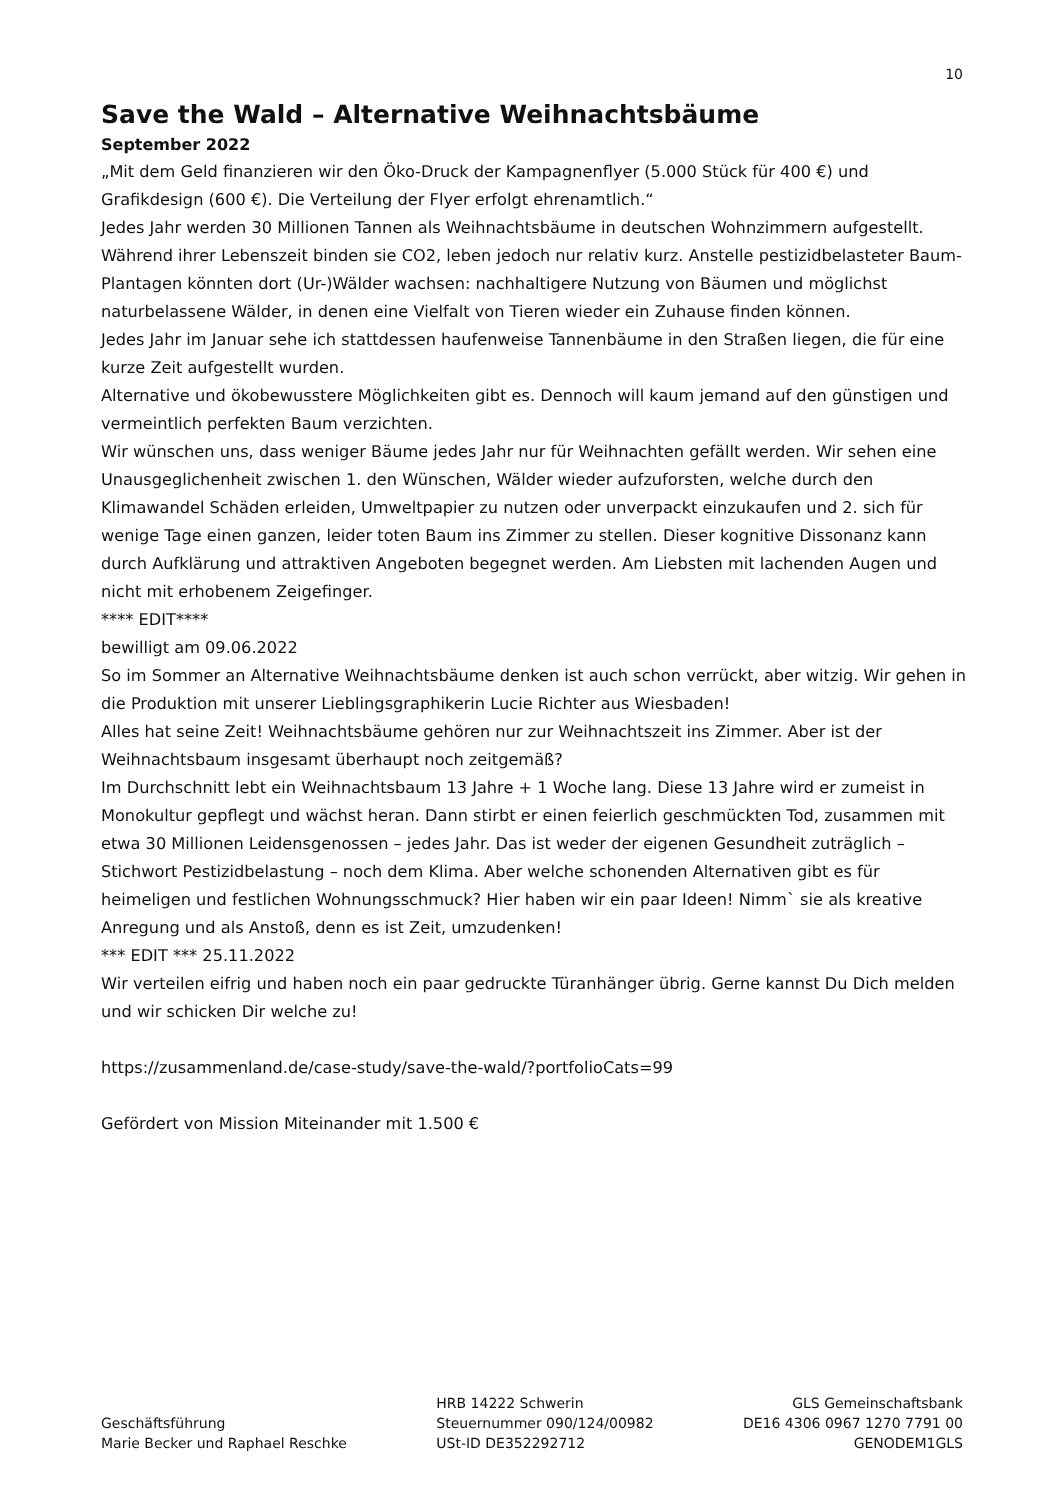10
Save the Wald – Alternative Weihnachtsbäume
September 2022
„Mit dem Geld finanzieren wir den Öko-Druck der Kampagnenflyer (5.000 Stück für 400 €) und Grafikdesign (600 €). Die Verteilung der Flyer erfolgt ehrenamtlich.“
Jedes Jahr werden 30 Millionen Tannen als Weihnachtsbäume in deutschen Wohnzimmern aufgestellt. Während ihrer Lebenszeit binden sie CO2, leben jedoch nur relativ kurz. Anstelle pestizidbelasteter Baum-Plantagen könnten dort (Ur-)Wälder wachsen: nachhaltigere Nutzung von Bäumen und möglichst naturbelassene Wälder, in denen eine Vielfalt von Tieren wieder ein Zuhause finden können.
Jedes Jahr im Januar sehe ich stattdessen haufenweise Tannenbäume in den Straßen liegen, die für eine kurze Zeit aufgestellt wurden.
Alternative und ökobewusstere Möglichkeiten gibt es. Dennoch will kaum jemand auf den günstigen und vermeintlich perfekten Baum verzichten.
Wir wünschen uns, dass weniger Bäume jedes Jahr nur für Weihnachten gefällt werden. Wir sehen eine Unausgeglichenheit zwischen 1. den Wünschen, Wälder wieder aufzuforsten, welche durch den Klimawandel Schäden erleiden, Umweltpapier zu nutzen oder unverpackt einzukaufen und 2. sich für wenige Tage einen ganzen, leider toten Baum ins Zimmer zu stellen. Dieser kognitive Dissonanz kann durch Aufklärung und attraktiven Angeboten begegnet werden. Am Liebsten mit lachenden Augen und nicht mit erhobenem Zeigefinger.
**** EDIT****
bewilligt am 09.06.2022
So im Sommer an Alternative Weihnachtsbäume denken ist auch schon verrückt, aber witzig. Wir gehen in die Produktion mit unserer Lieblingsgraphikerin Lucie Richter aus Wiesbaden!
Alles hat seine Zeit! Weihnachtsbäume gehören nur zur Weihnachtszeit ins Zimmer. Aber ist der Weihnachtsbaum insgesamt überhaupt noch zeitgemäß?
Im Durchschnitt lebt ein Weihnachtsbaum 13 Jahre + 1 Woche lang. Diese 13 Jahre wird er zumeist in Monokultur gepflegt und wächst heran. Dann stirbt er einen feierlich geschmückten Tod, zusammen mit etwa 30 Millionen Leidensgenossen – jedes Jahr. Das ist weder der eigenen Gesundheit zuträglich – Stichwort Pestizidbelastung – noch dem Klima. Aber welche schonenden Alternativen gibt es für heimeligen und festlichen Wohnungsschmuck? Hier haben wir ein paar Ideen! Nimm` sie als kreative Anregung und als Anstoß, denn es ist Zeit, umzudenken!
*** EDIT *** 25.11.2022
Wir verteilen eifrig und haben noch ein paar gedruckte Türanhänger übrig. Gerne kannst Du Dich melden und wir schicken Dir welche zu!
https://zusammenland.de/case-study/save-the-wald/?portfolioCats=99
Gefördert von Mission Miteinander mit 1.500 €
Geschäftsführung
Marie Becker und Raphael Reschke
HRB 14222 Schwerin
Steuernummer 090/124/00982
USt-ID DE352292712
GLS Gemeinschaftsbank
DE16 4306 0967 1270 7791 00
GENODEM1GLS